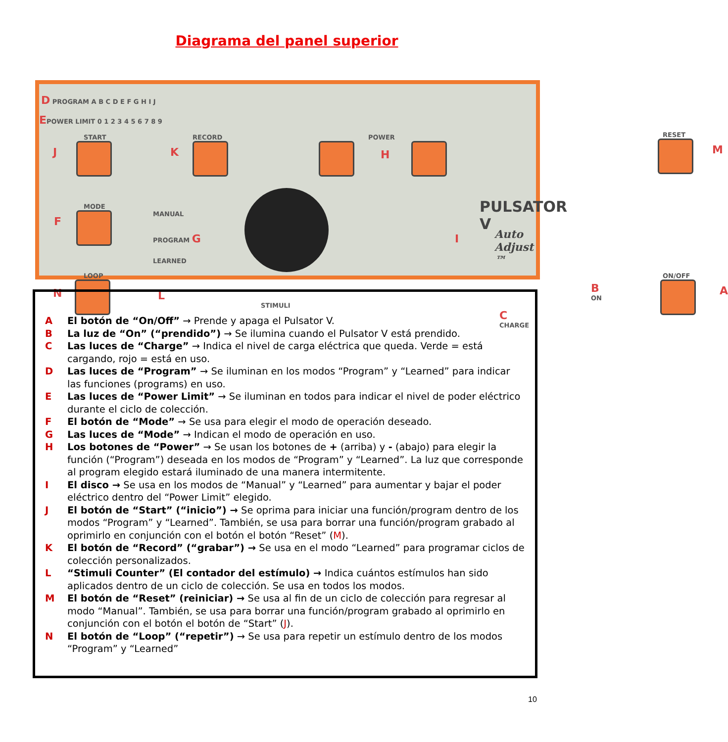Diagrama del panel superior
D PROGRAM A B C D E F G H I J
EPOWER LIMIT 0 1 2 3 4 5 6 7 8 9
START
J
RECORD
K
POWER
H
RESET
M
MODE
F
MANUAL
PROGRAM G
LEARNED
PULSATOR V
Auto Adjust ™
I
LOOP
N L
STIMULI
B ON
C CHARGE
ON/OFF
A
A El botón de “On/Off” → Prende y apaga el Pulsator V.
B La luz de “On” (“prendido”) → Se ilumina cuando el Pulsator V está prendido.
C Las luces de “Charge” → Indica el nivel de carga eléctrica que queda. Verde = está cargando, rojo = está en uso.
D Las luces de “Program” → Se iluminan en los modos “Program” y “Learned” para indicar las funciones (programs) en uso.
E Las luces de “Power Limit” → Se iluminan en todos para indicar el nivel de poder eléctrico durante el ciclo de colección.
F El botón de “Mode” → Se usa para elegir el modo de operación deseado.
G Las luces de “Mode” → Indican el modo de operación en uso.
H Los botones de “Power” → Se usan los botones de + (arriba) y - (abajo) para elegir la función (“Program”) deseada en los modos de “Program” y “Learned”. La luz que corresponde al program elegido estará iluminado de una manera intermitente.
I El disco → Se usa en los modos de “Manual” y “Learned” para aumentar y bajar el poder eléctrico dentro del “Power Limit” elegido.
J El botón de “Start” (“inicio”) → Se oprima para iniciar una función/program dentro de los modos “Program” y “Learned”. También, se usa para borrar una función/program grabado al oprimirlo en conjunción con el botón el botón “Reset” (M).
K El botón de “Record” (“grabar”) → Se usa en el modo “Learned” para programar ciclos de colección personalizados.
L “Stimuli Counter” (El contador del estímulo) → Indica cuántos estímulos han sido aplicados dentro de un ciclo de colección. Se usa en todos los modos.
M El botón de “Reset” (reiniciar) → Se usa al fin de un ciclo de colección para regresar al modo “Manual”. También, se usa para borrar una función/program grabado al oprimirlo en conjunción con el botón el botón de “Start” (J).
N El botón de “Loop” (“repetir”) → Se usa para repetir un estímulo dentro de los modos “Program” y “Learned”
10